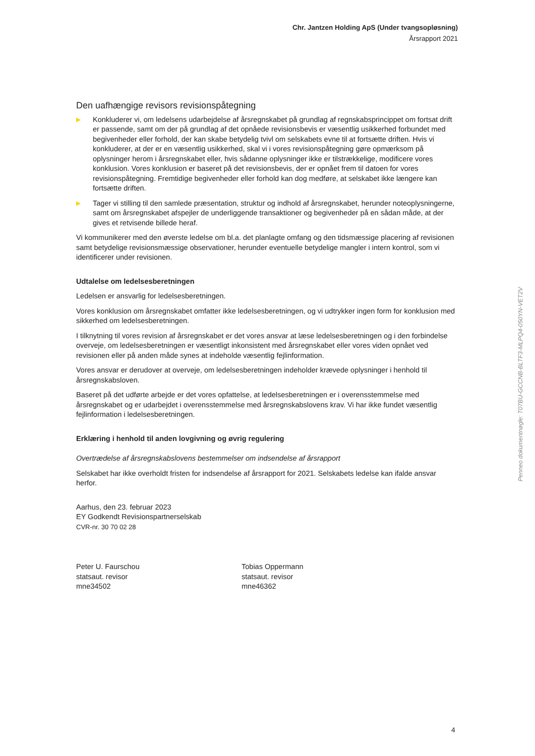Chr. Jantzen Holding ApS (Under tvangsopløsning)
Årsrapport 2021
Den uafhængige revisors revisionspåtegning
▶ Konkluderer vi, om ledelsens udarbejdelse af årsregnskabet på grundlag af regnskabsprincippet om fortsat drift er passende, samt om der på grundlag af det opnåede revisionsbevis er væsentlig usikkerhed forbundet med begivenheder eller forhold, der kan skabe betydelig tvivl om selskabets evne til at fortsætte driften. Hvis vi konkluderer, at der er en væsentlig usikkerhed, skal vi i vores revisionspåtegning gøre opmærksom på oplysninger herom i årsregnskabet eller, hvis sådanne oplysninger ikke er tilstrækkelige, modificere vores konklusion. Vores konklusion er baseret på det revisionsbevis, der er opnået frem til datoen for vores revisionspåtegning. Fremtidige begivenheder eller forhold kan dog medføre, at selskabet ikke længere kan fortsætte driften.
▶ Tager vi stilling til den samlede præsentation, struktur og indhold af årsregnskabet, herunder noteoplysningerne, samt om årsregnskabet afspejler de underliggende transaktioner og begivenheder på en sådan måde, at der gives et retvisende billede heraf.
Vi kommunikerer med den øverste ledelse om bl.a. det planlagte omfang og den tidsmæssige placering af revisionen samt betydelige revisionsmæssige observationer, herunder eventuelle betydelige mangler i intern kontrol, som vi identificerer under revisionen.
Udtalelse om ledelsesberetningen
Ledelsen er ansvarlig for ledelsesberetningen.
Vores konklusion om årsregnskabet omfatter ikke ledelsesberetningen, og vi udtrykker ingen form for konklusion med sikkerhed om ledelsesberetningen.
I tilknytning til vores revision af årsregnskabet er det vores ansvar at læse ledelsesberetningen og i den forbindelse overveje, om ledelsesberetningen er væsentligt inkonsistent med årsregnskabet eller vores viden opnået ved revisionen eller på anden måde synes at indeholde væsentlig fejlinformation.
Vores ansvar er derudover at overveje, om ledelsesberetningen indeholder krævede oplysninger i henhold til årsregnskabsloven.
Baseret på det udførte arbejde er det vores opfattelse, at ledelsesberetningen er i overensstemmelse med årsregnskabet og er udarbejdet i overensstemmelse med årsregnskabslovens krav. Vi har ikke fundet væsentlig fejlinformation i ledelsesberetningen.
Erklæring i henhold til anden lovgivning og øvrig regulering
Overtrædelse af årsregnskabslovens bestemmelser om indsendelse af årsrapport
Selskabet har ikke overholdt fristen for indsendelse af årsrapport for 2021. Selskabets ledelse kan ifalde ansvar herfor.
Aarhus, den 23. februar 2023
EY Godkendt Revisionspartnerselskab
CVR-nr. 30 70 02 28
Peter U. Faurschou
statsaut. revisor
mne34502
Tobias Oppermann
statsaut. revisor
mne46362
4
Penneo dokumentnøgle: T07BU-GCCNB-BLTF3-MLPQ4-050YN-VET2V